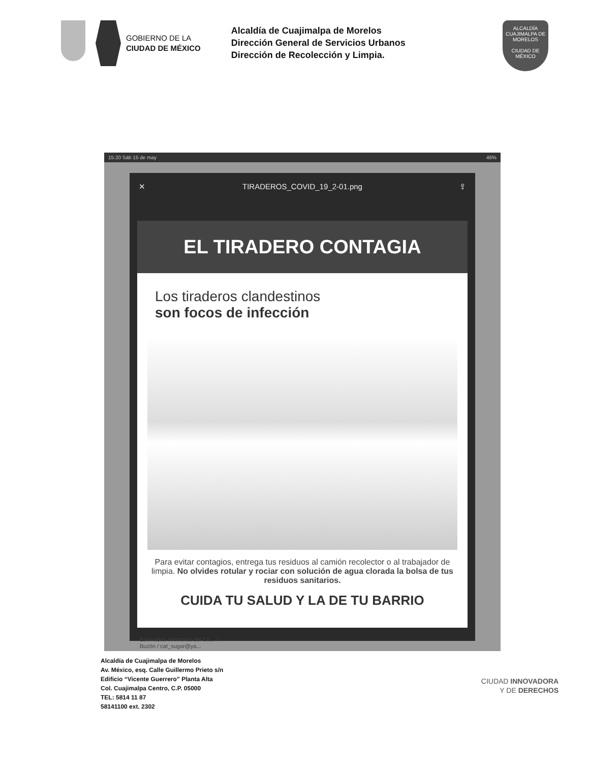GOBIERNO DE LA
CIUDAD DE MÉXICO
Alcaldía de Cuajimalpa de Morelos
Dirección General de Servicios Urbanos
Dirección de Recolección y Limpia.
ALCALDÍA
CUAJIMALPA DE MORELOS
CIUDAD DE MÉXICO
15:20 Sáb 15 de may 46%
✕ TIRADEROS_COVID_19_2-01.png ⇪
EL TIRADERO CONTAGIA
Los tiraderos clandestinos
son focos de infección
Para evitar contagios, entrega tus residuos al camión recolector o al trabajador de limpia. No olvides rotular y rociar con solución de agua clorada la bolsa de tus residuos sanitarios.
CUIDA TU SALUD Y LA DE TU BARRIO
Estimados miembros del Co... ☆
Buzón / cat_sugar@ya...
Alcaldía de Cuajimalpa de Morelos
Av. México, esq. Calle Guillermo Prieto s/n
Edificio “Vicente Guerrero” Planta Alta
Col. Cuajimalpa Centro, C.P. 05000
TEL: 5814 11 87
58141100 ext. 2302
CIUDAD INNOVADORA
Y DE DERECHOS